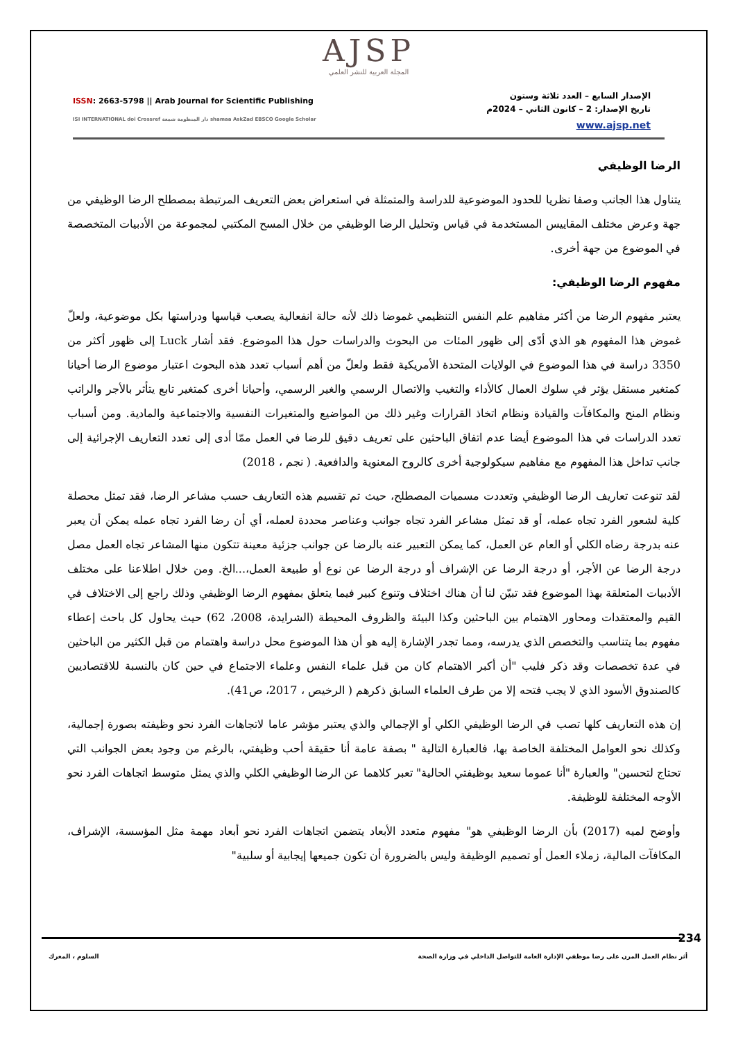AJSP
المجلة العربية للنشر العلمي
ISSN: 2663-5798 || Arab Journal for Scientific Publishing
ISI INTERNATIONAL doi Crossref دار المنظومة شمعة shamaa AskZad EBSCO Google Scholar
الإصدار السابع – العدد ثلاثة وستون
تاريخ الإصدار: 2 – كانون الثاني – 2024م
www.ajsp.net
الرضا الوظيفي
يتناول هذا الجانب وصفا نظريا للحدود الموضوعية للدراسة والمتمثلة في استعراض بعض التعريف المرتبطة بمصطلح الرضا الوظيفي من جهة وعرض مختلف المقاييس المستخدمة في قياس وتحليل الرضا الوظيفي من خلال المسح المكتبي لمجموعة من الأدبيات المتخصصة في الموضوع من جهة أخرى.
مفهوم الرضا الوظيفي:
يعتبر مفهوم الرضا من أكثر مفاهيم علم النفس التنظيمي غموضا ذلك لأنه حالة انفعالية يصعب قياسها ودراستها بكل موضوعية، ولعلّ غموض هذا المفهوم هو الذي أدّى إلى ظهور المئات من البحوث والدراسات حول هذا الموضوع. فقد أشار Luck إلى ظهور أكثر من 3350 دراسة في هذا الموضوع في الولايات المتحدة الأمريكية فقط ولعلّ من أهم أسباب تعدد هذه البحوث اعتبار موضوع الرضا أحيانا كمتغير مستقل يؤثر في سلوك العمال كالأداء والتغيب والاتصال الرسمي والغير الرسمي، وأحيانا أخرى كمتغير تابع يتأثر بالأجر والراتب ونظام المنح والمكافآت والقيادة ونظام اتخاذ القرارات وغير ذلك من المواضيع والمتغيرات النفسية والاجتماعية والمادية. ومن أسباب تعدد الدراسات في هذا الموضوع أيضا عدم اتفاق الباحثين على تعريف دقيق للرضا في العمل ممّا أدى إلى تعدد التعاريف الإجرائية إلى جانب تداخل هذا المفهوم مع مفاهيم سيكولوجية أخرى كالروح المعنوية والدافعية. ( نجم ، 2018)
لقد تنوعت تعاريف الرضا الوظيفي وتعددت مسميات المصطلح، حيث تم تقسيم هذه التعاريف حسب مشاعر الرضا، فقد تمثل محصلة كلية لشعور الفرد تجاه عمله، أو قد تمثل مشاعر الفرد تجاه جوانب وعناصر محددة لعمله، أي أن رضا الفرد تجاه عمله يمكن أن يعبر عنه بدرجة رضاه الكلي أو العام عن العمل، كما يمكن التعبير عنه بالرضا عن جوانب جزئية معينة تتكون منها المشاعر تجاه العمل مصل درجة الرضا عن الأجر، أو درجة الرضا عن الإشراف أو درجة الرضا عن نوع أو طبيعة العمل،...الخ. ومن خلال اطلاعنا على مختلف الأدبيات المتعلقة بهذا الموضوع فقد تبيّن لنا أن هناك اختلاف وتنوع كبير فيما يتعلق بمفهوم الرضا الوظيفي وذلك راجع إلى الاختلاف في القيم والمعتقدات ومحاور الاهتمام بين الباحثين وكذا البيئة والظروف المحيطة (الشرايدة، 2008، 62) حيث يحاول كل باحث إعطاء مفهوم بما يتناسب والتخصص الذي يدرسه، ومما تجدر الإشارة إليه هو أن هذا الموضوع محل دراسة واهتمام من قبل الكثير من الباحثين في عدة تخصصات وقد ذكر فليب "أن أكبر الاهتمام كان من قبل علماء النفس وعلماء الاجتماع في حين كان بالنسبة للاقتصاديين كالصندوق الأسود الذي لا يجب فتحه إلا من طرف العلماء السابق ذكرهم ( الرخيص ، 2017، ص41).
إن هذه التعاريف كلها تصب في الرضا الوظيفي الكلي أو الإجمالي والذي يعتبر مؤشر عاما لاتجاهات الفرد نحو وظيفته بصورة إجمالية، وكذلك نحو العوامل المختلفة الخاصة بها، فالعبارة التالية " بصفة عامة أنا حقيقة أحب وظيفتي، بالرغم من وجود بعض الجوانب التي تحتاج لتحسين" والعبارة "أنا عموما سعيد بوظيفتي الحالية" تعبر كلاهما عن الرضا الوظيفي الكلي والذي يمثل متوسط اتجاهات الفرد نحو الأوجه المختلفة للوظيفة.
وأوضح لميه (2017) بأن الرضا الوظيفي هو" مفهوم متعدد الأبعاد يتضمن اتجاهات الفرد نحو أبعاد مهمة مثل المؤسسة، الإشراف، المكافآت المالية، زملاء العمل أو تصميم الوظيفة وليس بالضرورة أن تكون جميعها إيجابية أو سلبية"
234
أثر نظام العمل المرن على رضا موظفي الإدارة العامة للتواصل الداخلي في وزارة الصحة السلوم ، المعرك